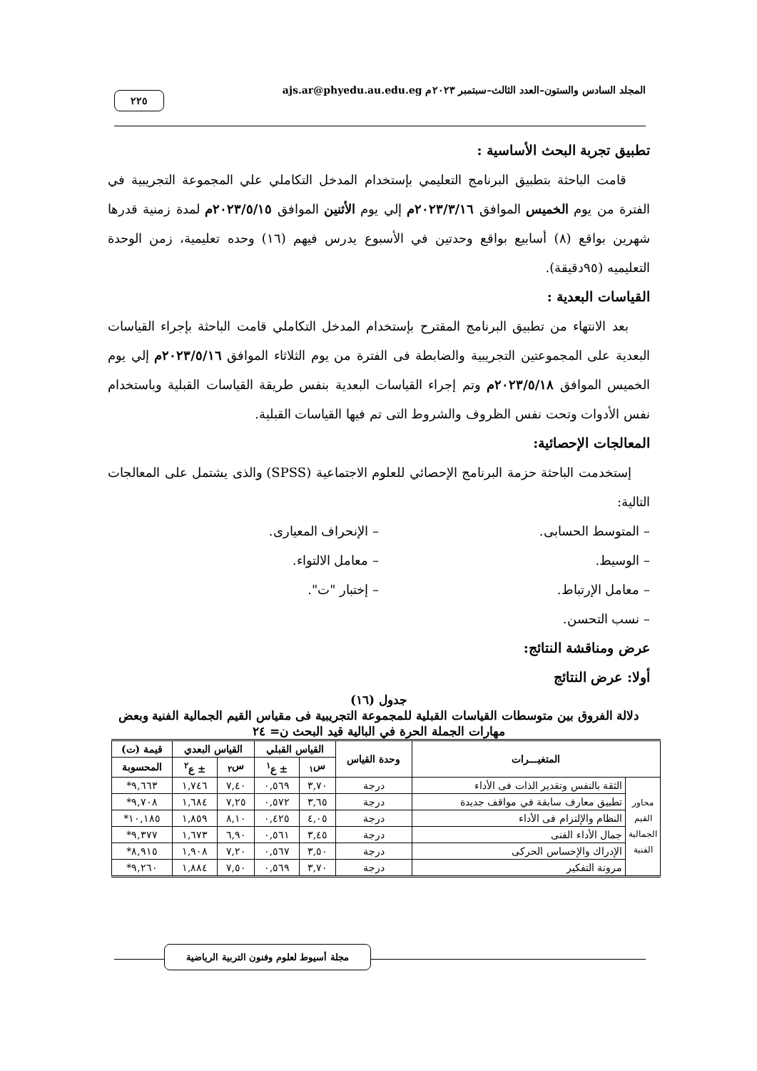المجلد السادس والستون–العدد الثالث–سبتمبر ٢٠٢٣م ajs.ar@phyedu.au.edu.eg ٢٢٥
تطبيق تجربة البحث الأساسية :
قامت الباحثة بتطبيق البرنامج التعليمي بإستخدام المدخل التكاملي علي المجموعة التجريبية في الفترة من يوم الخميس الموافق ٢٠٢٣/٣/١٦م إلي يوم الأثنين الموافق ٢٠٢٣/٥/١٥م لمدة زمنية قدرها شهرين بواقع (٨) أسابيع بواقع وحدتين في الأسبوع يدرس فيهم (١٦) وحده تعليمية، زمن الوحدة التعليميه (٩٥دقيقة).
القياسات البعدية :
بعد الانتهاء من تطبيق البرنامج المقترح بإستخدام المدخل التكاملي قامت الباحثة بإجراء القياسات البعدية على المجموعتين التجريبية والضابطة فى الفترة من يوم الثلاثاء الموافق ٢٠٢٣/٥/١٦م إلي يوم الخميس الموافق ٢٠٢٣/٥/١٨م وتم إجراء القياسات البعدية بنفس طريقة القياسات القبلية وباستخدام نفس الأدوات وتحت نفس الظروف والشروط التى تم فيها القياسات القبلية.
المعالجات الإحصائية:
إستخدمت الباحثة حزمة البرنامج الإحصائي للعلوم الاجتماعية (SPSS) والذى يشتمل على المعالجات التالية:
– المتوسط الحسابى. – الإنحراف المعيارى.
– الوسيط. – معامل الالتواء.
– معامل الإرتباط. – إختبار "ت".
– نسب التحسن.
عرض ومناقشة النتائج:
أولا: عرض النتائج
جدول (١٦)
دلالة الفروق بين متوسطات القياسات القبلية للمجموعة التجريبية فى مقياس القيم الجمالية الفنية وبعض مهارات الجملة الحرة في البالية قيد البحث ن= ٢٤
| المتغيـــرات | | وحدة القياس | القياس القبلي | | القياس البعدي | | قيمة (ت) |
| --- | --- | --- | --- | --- | --- | --- | --- |
| | | | س<sub>١</sub> | ± ع<sup>١</sup> | س<sub>٢</sub> | ± ع<sup>٢</sup> | المحسوبة |
| محاور القيم الجمالية الفنية | الثقة بالنفس وتقدير الذات فى الأداء | درجة | ٣,٧٠ | ٠,٥٦٩ | ٧,٤٠ | ١,٧٤٦ | ٩,٦٦٣* |
| | تطبيق معارف سابقة في مواقف جديدة | درجة | ٣,٦٥ | ٠,٥٧٢ | ٧,٢٥ | ١,٦٨٤ | ٩,٧٠٨* |
| | النظام والإلتزام فى الأداء | درجة | ٤,٠٥ | ٠,٤٢٥ | ٨,١٠ | ١,٨٥٩ | ١٠,١٨٥* |
| | جمال الأداء الفنى | درجة | ٣,٤٥ | ٠,٥٦١ | ٦,٩٠ | ١,٦٧٣ | ٩,٣٧٧* |
| | الإدراك والإحساس الحركى | درجة | ٣,٥٠ | ٠,٥٦٧ | ٧,٢٠ | ١,٩٠٨ | ٨,٩١٥* |
| | مرونة التفكير | درجة | ٣,٧٠ | ٠,٥٦٩ | ٧,٥٠ | ١,٨٨٤ | ٩,٢٦٠* |
مجلة أسيوط لعلوم وفنون التربية الرياضية